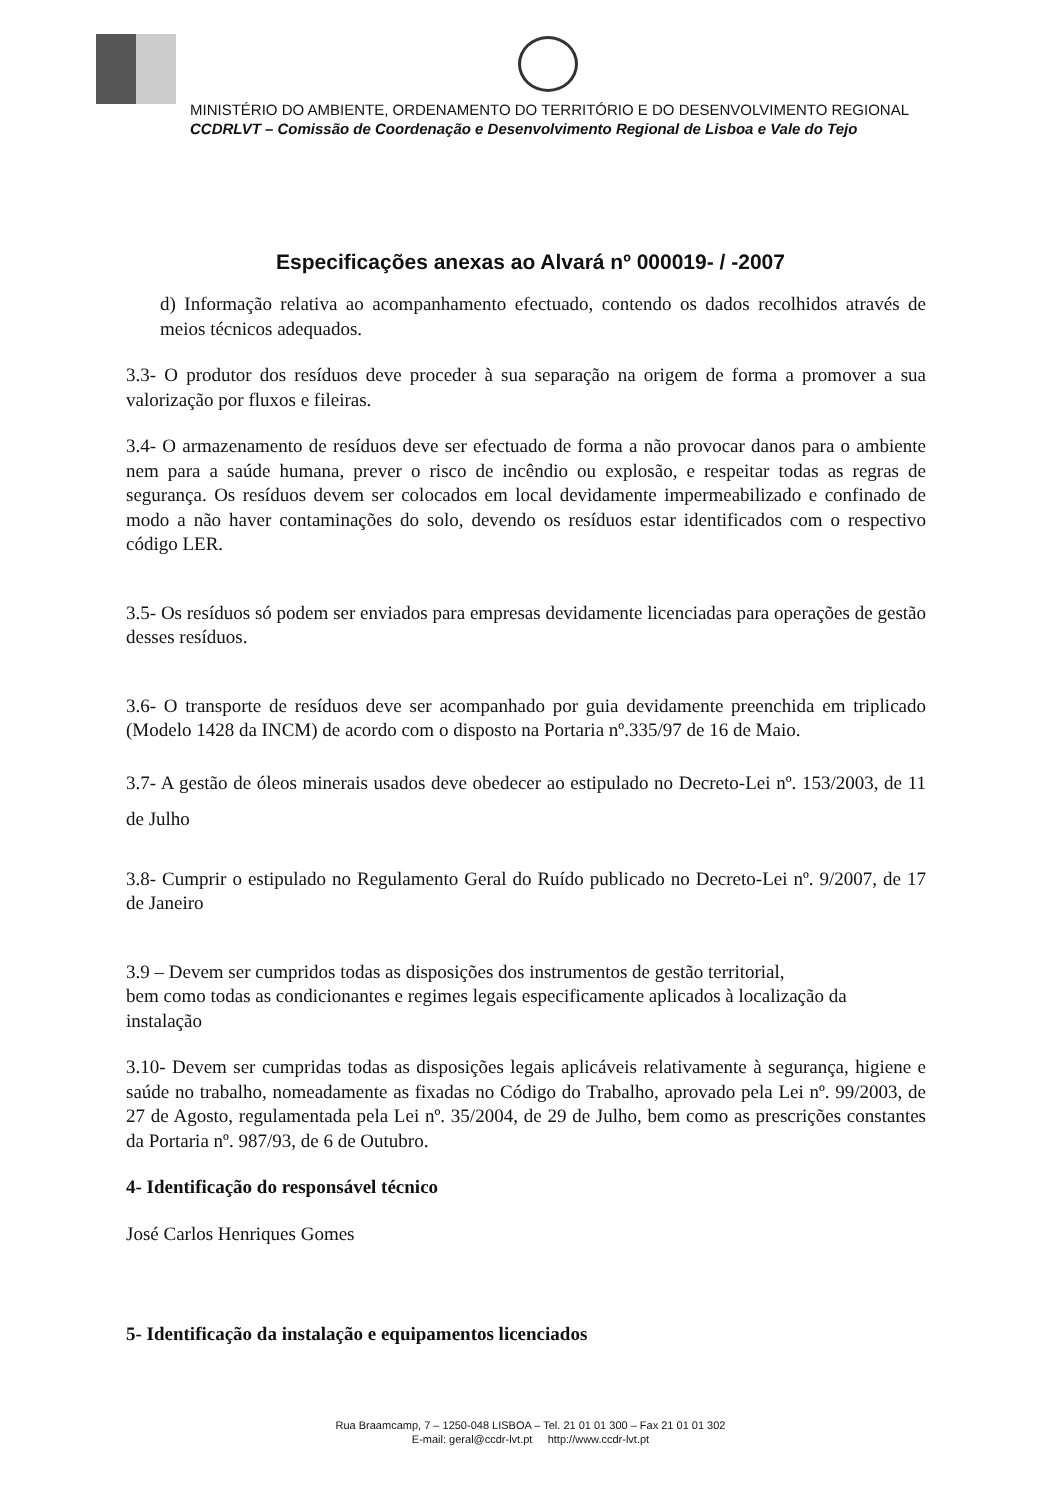MINISTÉRIO DO AMBIENTE, ORDENAMENTO DO TERRITÓRIO E DO DESENVOLVIMENTO REGIONAL
CCDRLVT – Comissão de Coordenação e Desenvolvimento Regional de Lisboa e Vale do Tejo
Especificações anexas ao Alvará nº 000019- / -2007
d) Informação relativa ao acompanhamento efectuado, contendo os dados recolhidos através de meios técnicos adequados.
3.3- O produtor dos resíduos deve proceder à sua separação na origem de forma a promover a sua valorização por fluxos e fileiras.
3.4- O armazenamento de resíduos deve ser efectuado de forma a não provocar danos para o ambiente nem para a saúde humana, prever o risco de incêndio ou explosão, e respeitar todas as regras de segurança. Os resíduos devem ser colocados em local devidamente impermeabilizado e confinado de modo a não haver contaminações do solo, devendo os resíduos estar identificados com o respectivo código LER.
3.5- Os resíduos só podem ser enviados para empresas devidamente licenciadas para operações de gestão desses resíduos.
3.6- O transporte de resíduos deve ser acompanhado por guia devidamente preenchida em triplicado (Modelo 1428 da INCM) de acordo com o disposto na Portaria nº.335/97 de 16 de Maio.
3.7- A gestão de óleos minerais usados deve obedecer ao estipulado no Decreto-Lei nº. 153/2003, de 11 de Julho
3.8- Cumprir o estipulado no Regulamento Geral do Ruído publicado no Decreto-Lei nº. 9/2007, de 17 de Janeiro
3.9 – Devem ser cumpridos todas as disposições dos instrumentos de gestão territorial,
bem como todas as condicionantes e regimes legais especificamente aplicados à localização da instalação
3.10- Devem ser cumpridas todas as disposições legais aplicáveis relativamente à segurança, higiene e saúde no trabalho, nomeadamente as fixadas no Código do Trabalho, aprovado pela Lei nº. 99/2003, de 27 de Agosto, regulamentada pela Lei nº. 35/2004, de 29 de Julho, bem como as prescrições constantes da Portaria nº. 987/93, de 6 de Outubro.
4- Identificação do responsável técnico
José Carlos Henriques Gomes
5- Identificação da instalação e equipamentos licenciados
Rua Braamcamp, 7 – 1250-048 LISBOA – Tel. 21 01 01 300 – Fax 21 01 01 302
E-mail: geral@ccdr-lvt.pt http://www.ccdr-lvt.pt